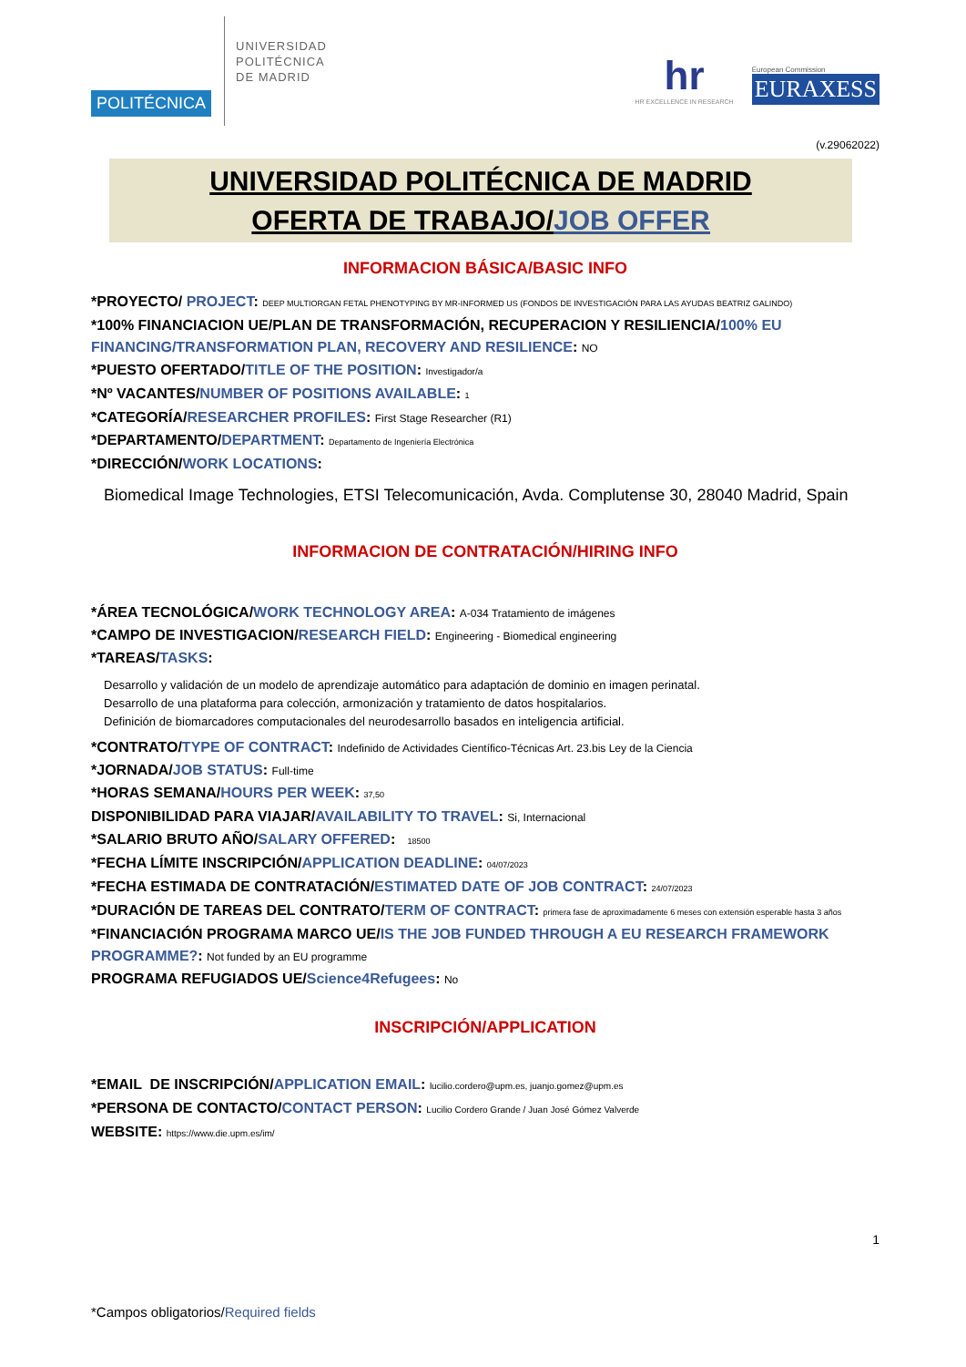POLITÉCNICA
UNIVERSIDAD
POLITÉCNICA
DE MADRID
hr
HR EXCELLENCE IN RESEARCH
European Commission
EURAXESS
(v.29062022)
UNIVERSIDAD POLITÉCNICA DE MADRID
OFERTA DE TRABAJO/JOB OFFER
INFORMACION BÁSICA/BASIC INFO
*PROYECTO/ PROJECT: DEEP MULTIORGAN FETAL PHENOTYPING BY MR-INFORMED US (FONDOS DE INVESTIGACIÓN PARA LAS AYUDAS BEATRIZ GALINDO)
*100% FINANCIACION UE/PLAN DE TRANSFORMACIÓN, RECUPERACION Y RESILIENCIA/100% EU FINANCING/TRANSFORMATION PLAN, RECOVERY AND RESILIENCE: NO
*PUESTO OFERTADO/TITLE OF THE POSITION: Investigador/a
*Nº VACANTES/NUMBER OF POSITIONS AVAILABLE: 1
*CATEGORÍA/RESEARCHER PROFILES: First Stage Researcher (R1)
*DEPARTAMENTO/DEPARTMENT: Departamento de Ingeniería Electrónica
*DIRECCIÓN/WORK LOCATIONS:
Biomedical Image Technologies, ETSI Telecomunicación, Avda. Complutense 30, 28040 Madrid, Spain
INFORMACION DE CONTRATACIÓN/HIRING INFO
*ÁREA TECNOLÓGICA/WORK TECHNOLOGY AREA: A-034 Tratamiento de imágenes
*CAMPO DE INVESTIGACION/RESEARCH FIELD: Engineering - Biomedical engineering
*TAREAS/TASKS:
Desarrollo y validación de un modelo de aprendizaje automático para adaptación de dominio en imagen perinatal.
Desarrollo de una plataforma para colección, armonización y tratamiento de datos hospitalarios.
Definición de biomarcadores computacionales del neurodesarrollo basados en inteligencia artificial.
*CONTRATO/TYPE OF CONTRACT: Indefinido de Actividades Científico-Técnicas Art. 23.bis Ley de la Ciencia
*JORNADA/JOB STATUS: Full-time
*HORAS SEMANA/HOURS PER WEEK: 37,50
DISPONIBILIDAD PARA VIAJAR/AVAILABILITY TO TRAVEL: Si, Internacional
*SALARIO BRUTO AÑO/SALARY OFFERED: 18500
*FECHA LÍMITE INSCRIPCIÓN/APPLICATION DEADLINE: 04/07/2023
*FECHA ESTIMADA DE CONTRATACIÓN/ESTIMATED DATE OF JOB CONTRACT: 24/07/2023
*DURACIÓN DE TAREAS DEL CONTRATO/TERM OF CONTRACT: primera fase de aproximadamente 6 meses con extensión esperable hasta 3 años
*FINANCIACIÓN PROGRAMA MARCO UE/IS THE JOB FUNDED THROUGH A EU RESEARCH FRAMEWORK PROGRAMME?: Not funded by an EU programme
PROGRAMA REFUGIADOS UE/Science4Refugees: No
INSCRIPCIÓN/APPLICATION
*EMAIL DE INSCRIPCIÓN/APPLICATION EMAIL: lucilio.cordero@upm.es, juanjo.gomez@upm.es
*PERSONA DE CONTACTO/CONTACT PERSON: Lucilio Cordero Grande / Juan José Gómez Valverde
WEBSITE: https://www.die.upm.es/im/
1
*Campos obligatorios/Required fields